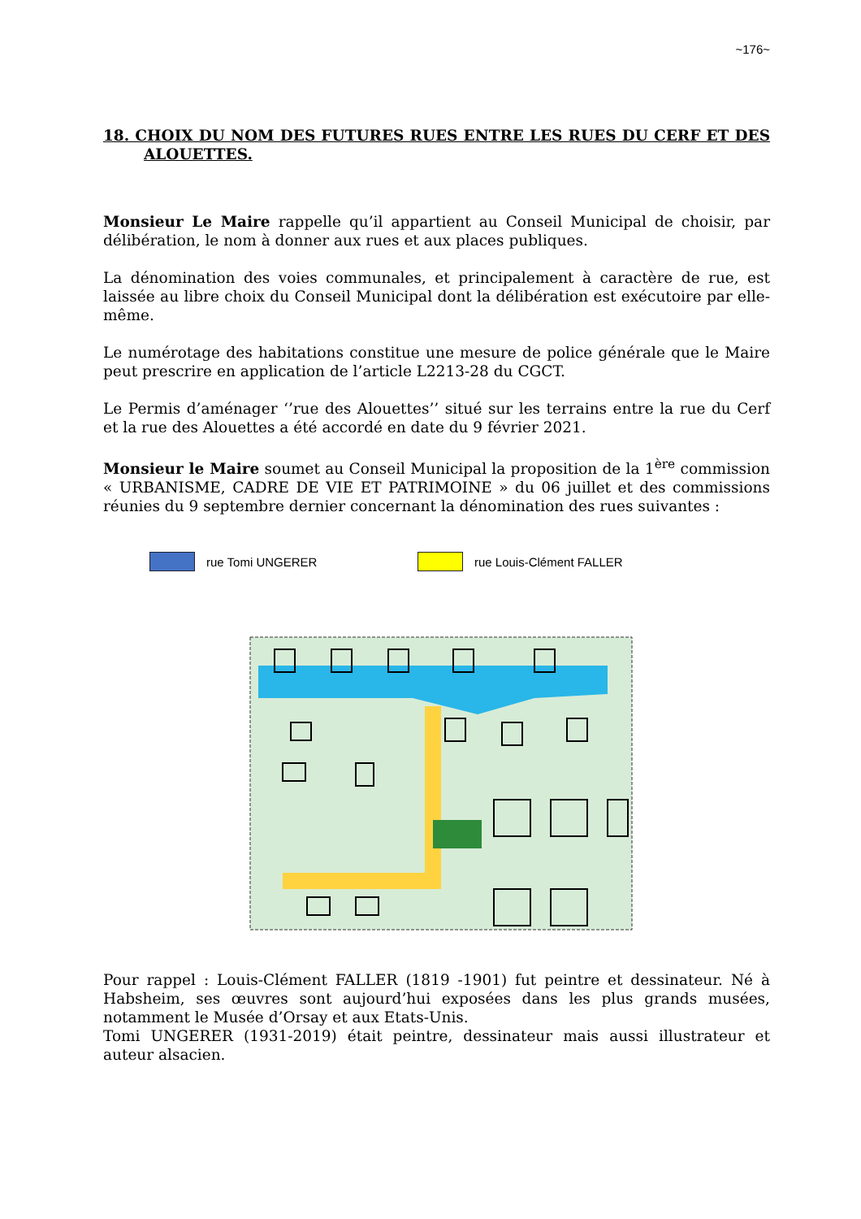~176~
18. CHOIX DU NOM DES FUTURES RUES ENTRE LES RUES DU CERF ET DES ALOUETTES.
Monsieur Le Maire rappelle qu’il appartient au Conseil Municipal de choisir, par délibération, le nom à donner aux rues et aux places publiques.
La dénomination des voies communales, et principalement à caractère de rue, est laissée au libre choix du Conseil Municipal dont la délibération est exécutoire par elle-même.
Le numérotage des habitations constitue une mesure de police générale que le Maire peut prescrire en application de l’article L2213-28 du CGCT.
Le Permis d’aménager ‘’rue des Alouettes’’ situé sur les terrains entre la rue du Cerf et la rue des Alouettes a été accordé en date du 9 février 2021.
Monsieur le Maire soumet au Conseil Municipal la proposition de la 1<sup>ère</sup> commission « URBANISME, CADRE DE VIE ET PATRIMOINE » du 06 juillet et des commissions réunies du 9 septembre dernier concernant la dénomination des rues suivantes :
rue Tomi UNGERER rue Louis-Clément FALLER
Pour rappel : Louis-Clément FALLER (1819 -1901) fut peintre et dessinateur. Né à Habsheim, ses œuvres sont aujourd’hui exposées dans les plus grands musées, notamment le Musée d’Orsay et aux Etats-Unis.
Tomi UNGERER (1931-2019) était peintre, dessinateur mais aussi illustrateur et auteur alsacien.